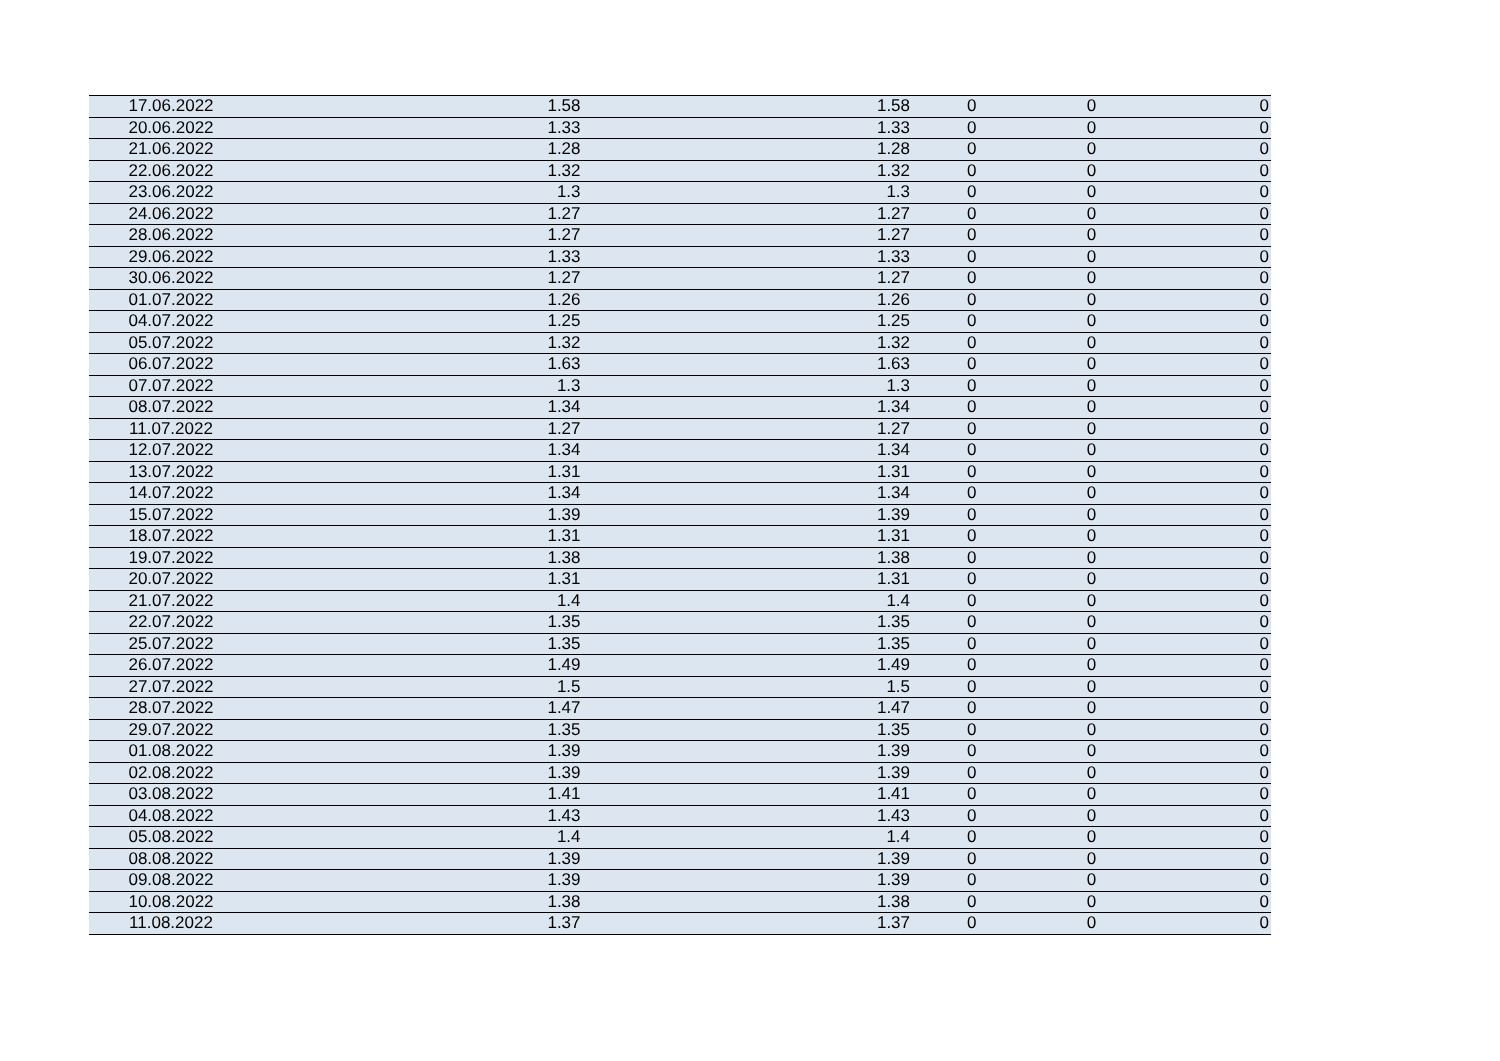| 17.06.2022 | 1.58 | 1.58 | 0 | 0 | 0 |
| 20.06.2022 | 1.33 | 1.33 | 0 | 0 | 0 |
| 21.06.2022 | 1.28 | 1.28 | 0 | 0 | 0 |
| 22.06.2022 | 1.32 | 1.32 | 0 | 0 | 0 |
| 23.06.2022 | 1.3 | 1.3 | 0 | 0 | 0 |
| 24.06.2022 | 1.27 | 1.27 | 0 | 0 | 0 |
| 28.06.2022 | 1.27 | 1.27 | 0 | 0 | 0 |
| 29.06.2022 | 1.33 | 1.33 | 0 | 0 | 0 |
| 30.06.2022 | 1.27 | 1.27 | 0 | 0 | 0 |
| 01.07.2022 | 1.26 | 1.26 | 0 | 0 | 0 |
| 04.07.2022 | 1.25 | 1.25 | 0 | 0 | 0 |
| 05.07.2022 | 1.32 | 1.32 | 0 | 0 | 0 |
| 06.07.2022 | 1.63 | 1.63 | 0 | 0 | 0 |
| 07.07.2022 | 1.3 | 1.3 | 0 | 0 | 0 |
| 08.07.2022 | 1.34 | 1.34 | 0 | 0 | 0 |
| 11.07.2022 | 1.27 | 1.27 | 0 | 0 | 0 |
| 12.07.2022 | 1.34 | 1.34 | 0 | 0 | 0 |
| 13.07.2022 | 1.31 | 1.31 | 0 | 0 | 0 |
| 14.07.2022 | 1.34 | 1.34 | 0 | 0 | 0 |
| 15.07.2022 | 1.39 | 1.39 | 0 | 0 | 0 |
| 18.07.2022 | 1.31 | 1.31 | 0 | 0 | 0 |
| 19.07.2022 | 1.38 | 1.38 | 0 | 0 | 0 |
| 20.07.2022 | 1.31 | 1.31 | 0 | 0 | 0 |
| 21.07.2022 | 1.4 | 1.4 | 0 | 0 | 0 |
| 22.07.2022 | 1.35 | 1.35 | 0 | 0 | 0 |
| 25.07.2022 | 1.35 | 1.35 | 0 | 0 | 0 |
| 26.07.2022 | 1.49 | 1.49 | 0 | 0 | 0 |
| 27.07.2022 | 1.5 | 1.5 | 0 | 0 | 0 |
| 28.07.2022 | 1.47 | 1.47 | 0 | 0 | 0 |
| 29.07.2022 | 1.35 | 1.35 | 0 | 0 | 0 |
| 01.08.2022 | 1.39 | 1.39 | 0 | 0 | 0 |
| 02.08.2022 | 1.39 | 1.39 | 0 | 0 | 0 |
| 03.08.2022 | 1.41 | 1.41 | 0 | 0 | 0 |
| 04.08.2022 | 1.43 | 1.43 | 0 | 0 | 0 |
| 05.08.2022 | 1.4 | 1.4 | 0 | 0 | 0 |
| 08.08.2022 | 1.39 | 1.39 | 0 | 0 | 0 |
| 09.08.2022 | 1.39 | 1.39 | 0 | 0 | 0 |
| 10.08.2022 | 1.38 | 1.38 | 0 | 0 | 0 |
| 11.08.2022 | 1.37 | 1.37 | 0 | 0 | 0 |